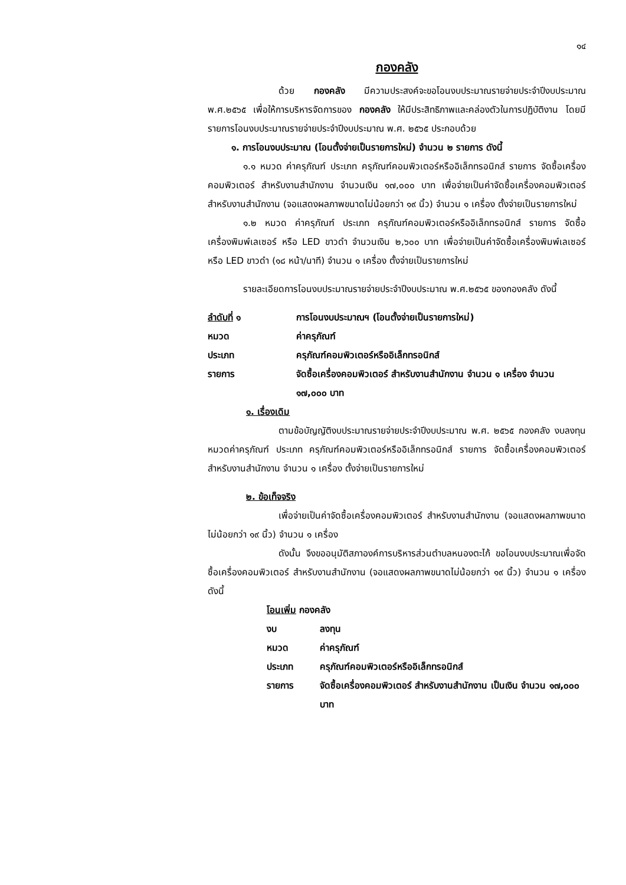๑๔
กองคลัง
ด้วย กองคลัง มีความประสงค์จะขอโอนงบประมาณรายจ่ายประจำปีงบประมาณ พ.ศ.๒๕๖๕ เพื่อให้การบริหารจัดการของ กองคลัง ให้มีประสิทธิภาพและคล่องตัวในการปฏิบัติงาน โดยมีรายการโอนงบประมาณรายจ่ายประจำปีงบประมาณ พ.ศ. ๒๕๖๕ ประกอบด้วย
๑. การโอนงบประมาณ (โอนตั้งจ่ายเป็นรายการใหม่) จำนวน ๒ รายการ ดังนี้
๑.๑ หมวด ค่าครุภัณฑ์ ประเภท ครุภัณฑ์คอมพิวเตอร์หรืออิเล็กทรอนิกส์ รายการ จัดซื้อเครื่องคอมพิวเตอร์ สำหรับงานสำนักงาน จำนวนเงิน ๑๗,๐๐๐ บาท เพื่อจ่ายเป็นค่าจัดซื้อเครื่องคอมพิวเตอร์ สำหรับงานสำนักงาน (จอแสดงผลภาพขนาดไม่น้อยกว่า ๑๙ นิ้ว) จำนวน ๑ เครื่อง ตั้งจ่ายเป็นรายการใหม่
๑.๒ หมวด ค่าครุภัณฑ์ ประเภท ครุภัณฑ์คอมพิวเตอร์หรืออิเล็กทรอนิกส์ รายการ จัดซื้อเครื่องพิมพ์เลเซอร์ หรือ LED ขาวดำ จำนวนเงิน ๒,๖๐๐ บาท เพื่อจ่ายเป็นค่าจัดซื้อเครื่องพิมพ์เลเซอร์ หรือ LED ขาวดำ (๑๘ หน้า/นาที) จำนวน ๑ เครื่อง ตั้งจ่ายเป็นรายการใหม่
รายละเอียดการโอนงบประมาณรายจ่ายประจำปีงบประมาณ พ.ศ.๒๕๖๕ ของกองคลัง ดังนี้
| ลำดับที่ ๑ | การโอนงบประมาณฯ (โอนตั้งจ่ายเป็นรายการใหม่) |
| หมวด | ค่าครุภัณฑ์ |
| ประเภท | ครุภัณฑ์คอมพิวเตอร์หรืออิเล็กทรอนิกส์ |
| รายการ | จัดซื้อเครื่องคอมพิวเตอร์ สำหรับงานสำนักงาน จำนวน ๑ เครื่อง จำนวน ๑๗,๐๐๐ บาท |
๑. เรื่องเดิม
ตามข้อบัญญัติงบประมาณรายจ่ายประจำปีงบประมาณ พ.ศ. ๒๕๖๕ กองคลัง งบลงทุน หมวดค่าครุภัณฑ์ ประเภท ครุภัณฑ์คอมพิวเตอร์หรืออิเล็กทรอนิกส์ รายการ จัดซื้อเครื่องคอมพิวเตอร์ สำหรับงานสำนักงาน จำนวน ๑ เครื่อง ตั้งจ่ายเป็นรายการใหม่
๒. ข้อเท็จจริง
เพื่อจ่ายเป็นค่าจัดซื้อเครื่องคอมพิวเตอร์ สำหรับงานสำนักงาน (จอแสดงผลภาพขนาดไม่น้อยกว่า ๑๙ นิ้ว) จำนวน ๑ เครื่อง
ดังนั้น จึงขออนุมัติสภาองค์การบริหารส่วนตำบลหนองตะไก้ ขอโอนงบประมาณเพื่อจัดซื้อเครื่องคอมพิวเตอร์ สำหรับงานสำนักงาน (จอแสดงผลภาพขนาดไม่น้อยกว่า ๑๙ นิ้ว) จำนวน ๑ เครื่อง ดังนี้
โอนเพิ่ม กองคลัง
| งบ | ลงทุน |
| หมวด | ค่าครุภัณฑ์ |
| ประเภท | ครุภัณฑ์คอมพิวเตอร์หรืออิเล็กทรอนิกส์ |
| รายการ | จัดซื้อเครื่องคอมพิวเตอร์ สำหรับงานสำนักงาน เป็นเงิน จำนวน ๑๗,๐๐๐ บาท |